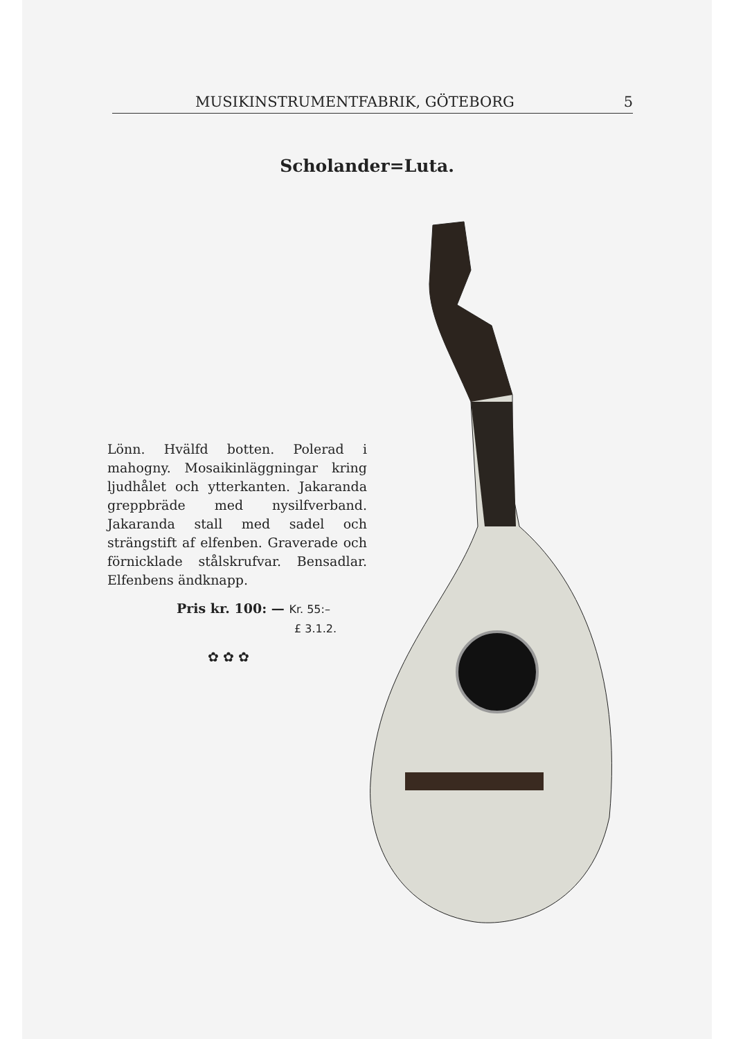MUSIKINSTRUMENTFABRIK, GÖTEBORG 5
Scholander=Luta.
Lönn. Hvälfd botten. Polerad i mahogny. Mosaikinläggningar kring ljudhålet och ytterkanten. Jakaranda greppbräde med nysilfverband. Jakaranda stall med sadel och strängstift af elfenben. Graverade och förnicklade stålskrufvar. Bensadlar. Elfenbens ändknapp.
Pris kr. 100: — Kr. 55:–
£ 3.1.2.
✿ ✿ ✿